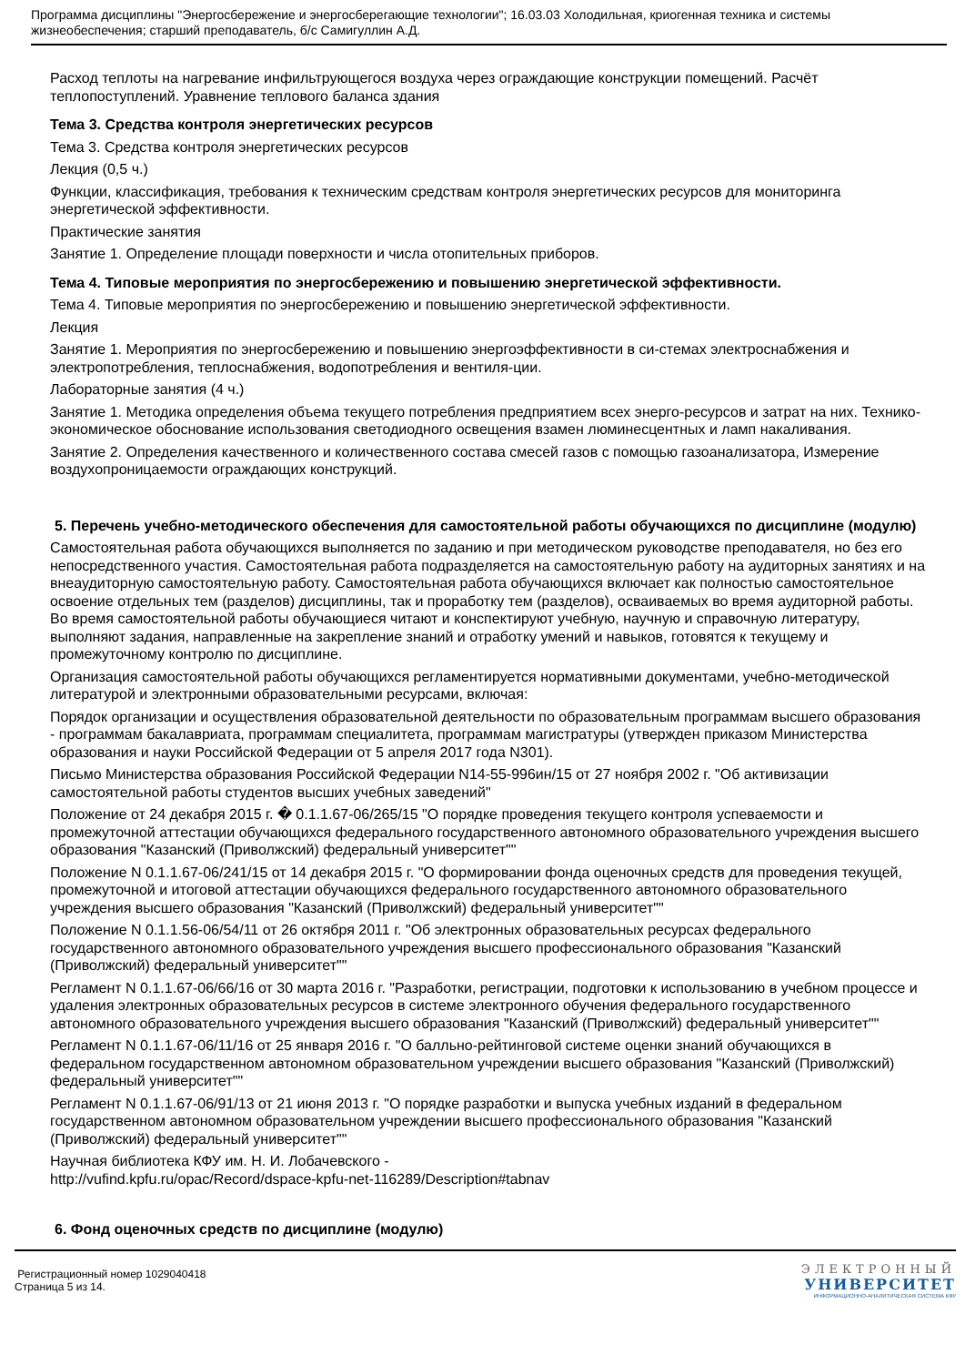Программа дисциплины "Энергосбережение и энергосберегающие технологии"; 16.03.03 Холодильная, криогенная техника и системы жизнеобеспечения; старший преподаватель, б/с Самигуллин А.Д.
Расход теплоты на нагревание инфильтрующегося воздуха через ограждающие конструкции помещений. Расчёт теплопоступлений. Уравнение теплового баланса здания
Тема 3. Средства контроля энергетических ресурсов
Тема 3. Средства контроля энергетических ресурсов
Лекция (0,5 ч.)
Функции, классификация, требования к техническим средствам контроля энергетических ресурсов для мониторинга энергетической эффективности.
Практические занятия
Занятие 1. Определение площади поверхности и числа отопительных приборов.
Тема 4. Типовые мероприятия по энергосбережению и повышению энергетической эффективности.
Тема 4. Типовые мероприятия по энергосбережению и повышению энергетической эффективности.
Лекция
Занятие 1. Мероприятия по энергосбережению и повышению энергоэффективности в си-стемах электроснабжения и электропотребления, теплоснабжения, водопотребления и вентиля-ции.
Лабораторные занятия (4 ч.)
Занятие 1. Методика определения объема текущего потребления предприятием всех энерго-ресурсов и затрат на них. Технико-экономическое обоснование использования светодиодного освещения взамен люминесцентных и ламп накаливания.
Занятие 2. Определения качественного и количественного состава смесей газов с помощью газоанализатора, Измерение воздухопроницаемости ограждающих конструкций.
5. Перечень учебно-методического обеспечения для самостоятельной работы обучающихся по дисциплине (модулю)
Самостоятельная работа обучающихся выполняется по заданию и при методическом руководстве преподавателя, но без его непосредственного участия. Самостоятельная работа подразделяется на самостоятельную работу на аудиторных занятиях и на внеаудиторную самостоятельную работу. Самостоятельная работа обучающихся включает как полностью самостоятельное освоение отдельных тем (разделов) дисциплины, так и проработку тем (разделов), осваиваемых во время аудиторной работы. Во время самостоятельной работы обучающиеся читают и конспектируют учебную, научную и справочную литературу, выполняют задания, направленные на закрепление знаний и отработку умений и навыков, готовятся к текущему и промежуточному контролю по дисциплине.
Организация самостоятельной работы обучающихся регламентируется нормативными документами, учебно-методической литературой и электронными образовательными ресурсами, включая:
Порядок организации и осуществления образовательной деятельности по образовательным программам высшего образования - программам бакалавриата, программам специалитета, программам магистратуры (утвержден приказом Министерства образования и науки Российской Федерации от 5 апреля 2017 года N301).
Письмо Министерства образования Российской Федерации N14-55-996ин/15 от 27 ноября 2002 г. "Об активизации самостоятельной работы студентов высших учебных заведений"
Положение от 24 декабря 2015 г. � 0.1.1.67-06/265/15 "О порядке проведения текущего контроля успеваемости и промежуточной аттестации обучающихся федерального государственного автономного образовательного учреждения высшего образования "Казанский (Приволжский) федеральный университет""
Положение N 0.1.1.67-06/241/15 от 14 декабря 2015 г. "О формировании фонда оценочных средств для проведения текущей, промежуточной и итоговой аттестации обучающихся федерального государственного автономного образовательного учреждения высшего образования "Казанский (Приволжский) федеральный университет""
Положение N 0.1.1.56-06/54/11 от 26 октября 2011 г. "Об электронных образовательных ресурсах федерального государственного автономного образовательного учреждения высшего профессионального образования "Казанский (Приволжский) федеральный университет""
Регламент N 0.1.1.67-06/66/16 от 30 марта 2016 г. "Разработки, регистрации, подготовки к использованию в учебном процессе и удаления электронных образовательных ресурсов в системе электронного обучения федерального государственного автономного образовательного учреждения высшего образования "Казанский (Приволжский) федеральный университет""
Регламент N 0.1.1.67-06/11/16 от 25 января 2016 г. "О балльно-рейтинговой системе оценки знаний обучающихся в федеральном государственном автономном образовательном учреждении высшего образования "Казанский (Приволжский) федеральный университет""
Регламент N 0.1.1.67-06/91/13 от 21 июня 2013 г. "О порядке разработки и выпуска учебных изданий в федеральном государственном автономном образовательном учреждении высшего профессионального образования "Казанский (Приволжский) федеральный университет""
Научная библиотека КФУ им. Н. И. Лобачевского -
http://vufind.kpfu.ru/opac/Record/dspace-kpfu-net-116289/Description#tabnav
6. Фонд оценочных средств по дисциплине (модулю)
Регистрационный номер 1029040418
Страница 5 из 14.
ЭЛЕКТРОННЫЙ
УНИВЕРСИТЕТ
ИНФОРМАЦИОННО-АНАЛИТИЧЕСКАЯ СИСТЕМА КФУ